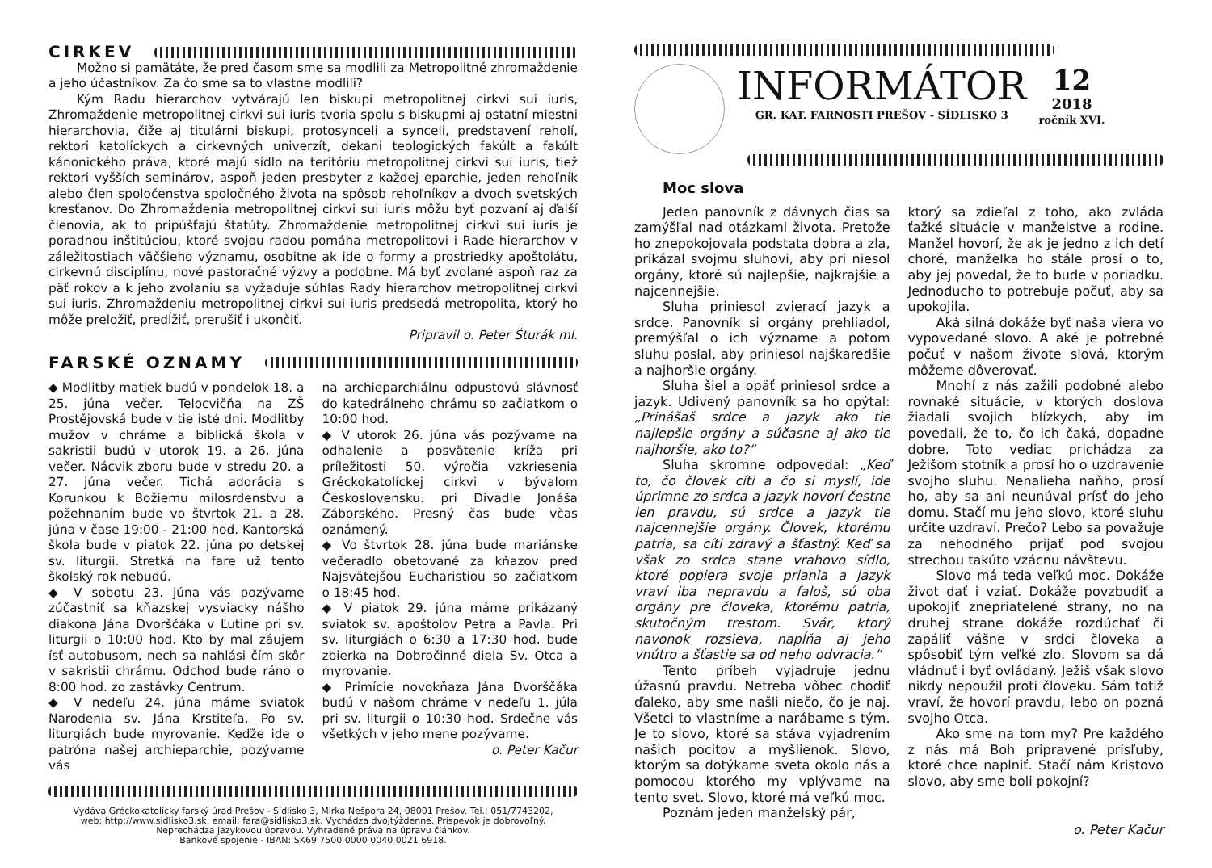CIRKEV
Možno si pamätáte, že pred časom sme sa modlili za Metropolitné zhromaždenie a jeho účastníkov. Za čo sme sa to vlastne modlili?
Kým Radu hierarchov vytvárajú len biskupi metropolitnej cirkvi sui iuris, Zhromaždenie metropolitnej cirkvi sui iuris tvoria spolu s biskupmi aj ostatní miestni hierarchovia, čiže aj titulárni biskupi, protosynceli a synceli, predstavení reholí, rektori katolíckych a cirkevných univerzít, dekani teologických fakúlt a fakúlt kánonického práva, ktoré majú sídlo na teritóriu metropolitnej cirkvi sui iuris, tiež rektori vyšších seminárov, aspoň jeden presbyter z každej eparchie, jeden rehoľník alebo člen spoločenstva spoločného života na spôsob rehoľníkov a dvoch svetských kresťanov. Do Zhromaždenia metropolitnej cirkvi sui iuris môžu byť pozvaní aj ďalší členovia, ak to pripúšťajú štatúty. Zhromaždenie metropolitnej cirkvi sui iuris je poradnou inštitúciou, ktoré svojou radou pomáha metropolitovi i Rade hierarchov v záležitostiach väčšieho významu, osobitne ak ide o formy a prostriedky apoštolátu, cirkevnú disciplínu, nové pastoračné výzvy a podobne. Má byť zvolané aspoň raz za päť rokov a k jeho zvolaniu sa vyžaduje súhlas Rady hierarchov metropolitnej cirkvi sui iuris. Zhromaždeniu metropolitnej cirkvi sui iuris predsedá metropolita, ktorý ho môže preložiť, predĺžiť, prerušiť i ukončiť.
Pripravil o. Peter Šturák ml.
FARSKÉ OZNAMY
◆ Modlitby matiek budú v pondelok 18. a 25. júna večer. Telocvičňa na ZŠ Prostějovská bude v tie isté dni. Modlitby mužov v chráme a biblická škola v sakristii budú v utorok 19. a 26. júna večer. Nácvik zboru bude v stredu 20. a 27. júna večer. Tichá adorácia s Korunkou k Božiemu milosrdenstvu a požehnaním bude vo štvrtok 21. a 28. júna v čase 19:00 - 21:00 hod. Kantorská škola bude v piatok 22. júna po detskej sv. liturgii. Stretká na fare už tento školský rok nebudú.
◆ V sobotu 23. júna vás pozývame zúčastniť sa kňazskej vysviacky nášho diakona Jána Dvorščáka v Ľutine pri sv. liturgii o 10:00 hod. Kto by mal záujem ísť autobusom, nech sa nahlási čím skôr v sakristii chrámu. Odchod bude ráno o 8:00 hod. zo zastávky Centrum.
◆ V nedeľu 24. júna máme sviatok Narodenia sv. Jána Krstiteľa. Po sv. liturgiách bude myrovanie. Keďže ide o patróna našej archieparchie, pozývame vás
na archieparchiálnu odpustovú slávnosť do katedrálneho chrámu so začiatkom o 10:00 hod.
◆ V utorok 26. júna vás pozývame na odhalenie a posvätenie kríža pri príležitosti 50. výročia vzkriesenia Gréckokatolíckej cirkvi v bývalom Československu. pri Divadle Jonáša Záborského. Presný čas bude včas oznámený.
◆ Vo štvrtok 28. júna bude mariánske večeradlo obetované za kňazov pred Najsvätejšou Eucharistiou so začiatkom o 18:45 hod.
◆ V piatok 29. júna máme prikázaný sviatok sv. apoštolov Petra a Pavla. Pri sv. liturgiách o 6:30 a 17:30 hod. bude zbierka na Dobročinné diela Sv. Otca a myrovanie.
◆ Primície novokňaza Jána Dvorščáka budú v našom chráme v nedeľu 1. júla pri sv. liturgii o 10:30 hod. Srdečne vás všetkých v jeho mene pozývame.
o. Peter Kačur
Vydáva Gréckokatolícky farský úrad Prešov - Sídlisko 3, Mirka Nešpora 24, 08001 Prešov. Tel.: 051/7743202,
web: http://www.sidlisko3.sk, email: fara@sidlisko3.sk. Vychádza dvojtýždenne. Príspevok je dobrovoľný.
Neprechádza jazykovou úpravou. Vyhradené práva na úpravu článkov.
Bankové spojenie - IBAN: SK69 7500 0000 0040 0021 6918.
INFORMÁTOR
GR. KAT. FARNOSTI PREŠOV - SÍDLISKO 3
12
2018
ročník XVI.
Moc slova
Jeden panovník z dávnych čias sa zamýšľal nad otázkami života. Pretože ho znepokojovala podstata dobra a zla, prikázal svojmu sluhovi, aby pri niesol orgány, ktoré sú najlepšie, najkrajšie a najcennejšie.
Sluha priniesol zvierací jazyk a srdce. Panovník si orgány prehliadol, premýšľal o ich význame a potom sluhu poslal, aby priniesol najškaredšie a najhoršie orgány.
Sluha šiel a opäť priniesol srdce a jazyk. Udivený panovník sa ho opýtal: „Prinášaš srdce a jazyk ako tie najlepšie orgány a súčasne aj ako tie najhoršie, ako to?“
Sluha skromne odpovedal: „Keď to, čo človek cíti a čo si myslí, ide úprimne zo srdca a jazyk hovorí čestne len pravdu, sú srdce a jazyk tie najcennejšie orgány. Človek, ktorému patria, sa cíti zdravý a šťastný. Keď sa však zo srdca stane vrahovo sídlo, ktoré popiera svoje priania a jazyk vraví iba nepravdu a faloš, sú oba orgány pre človeka, ktorému patria, skutočným trestom. Svár, ktorý navonok rozsieva, napĺňa aj jeho vnútro a šťastie sa od neho odvracia.“
Tento príbeh vyjadruje jednu úžasnú pravdu. Netreba vôbec chodiť ďaleko, aby sme našli niečo, čo je naj. Všetci to vlastníme a narábame s tým. Je to slovo, ktoré sa stáva vyjadrením našich pocitov a myšlienok. Slovo, ktorým sa dotýkame sveta okolo nás a pomocou ktorého my vplývame na tento svet. Slovo, ktoré má veľkú moc.
Poznám jeden manželský pár,
ktorý sa zdieľal z toho, ako zvláda ťažké situácie v manželstve a rodine. Manžel hovorí, že ak je jedno z ich detí choré, manželka ho stále prosí o to, aby jej povedal, že to bude v poriadku. Jednoducho to potrebuje počuť, aby sa upokojila.
Aká silná dokáže byť naša viera vo vypovedané slovo. A aké je potrebné počuť v našom živote slová, ktorým môžeme dôverovať.
Mnohí z nás zažili podobné alebo rovnaké situácie, v ktorých doslova žiadali svojich blízkych, aby im povedali, že to, čo ich čaká, dopadne dobre. Toto vediac prichádza za Ježišom stotník a prosí ho o uzdravenie svojho sluhu. Nenalieha naňho, prosí ho, aby sa ani neunúval prísť do jeho domu. Stačí mu jeho slovo, ktoré sluhu určite uzdraví. Prečo? Lebo sa považuje za nehodného prijať pod svojou strechou takúto vzácnu návštevu.
Slovo má teda veľkú moc. Dokáže život dať i vziať. Dokáže povzbudiť a upokojiť znepriatelené strany, no na druhej strane dokáže rozdúchať či zapáliť vášne v srdci človeka a spôsobiť tým veľké zlo. Slovom sa dá vládnuť i byť ovládaný. Ježiš však slovo nikdy nepoužil proti človeku. Sám totiž vraví, že hovorí pravdu, lebo on pozná svojho Otca.
Ako sme na tom my? Pre každého z nás má Boh pripravené prísľuby, ktoré chce naplniť. Stačí nám Kristovo slovo, aby sme boli pokojní?
o. Peter Kačur